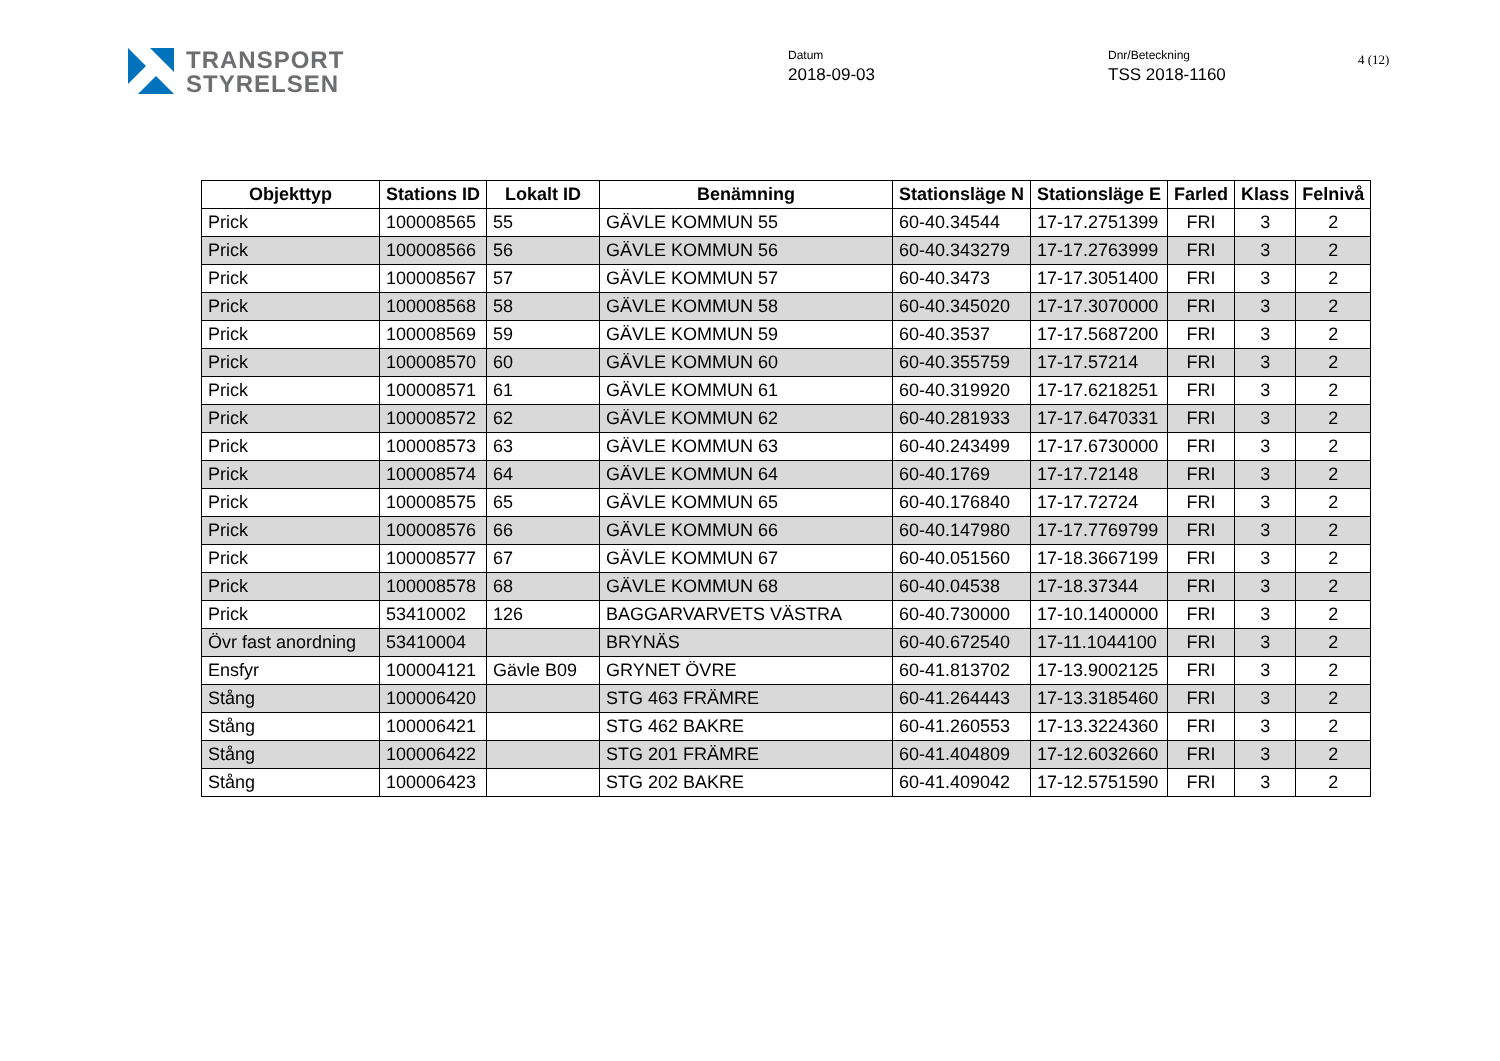TRANSPORT
STYRELSEN
Datum
2018-09-03
Dnr/Beteckning
TSS 2018-1160
4 (12)
| Objekttyp | Stations ID | Lokalt ID | Benämning | Stationsläge N | Stationsläge E | Farled | Klass | Felnivå |
| --- | --- | --- | --- | --- | --- | --- | --- | --- |
| Prick | 100008565 | 55 | GÄVLE KOMMUN 55 | 60-40.34544 | 17-17.2751399 | FRI | 3 | 2 |
| Prick | 100008566 | 56 | GÄVLE KOMMUN 56 | 60-40.343279 | 17-17.2763999 | FRI | 3 | 2 |
| Prick | 100008567 | 57 | GÄVLE KOMMUN 57 | 60-40.3473 | 17-17.3051400 | FRI | 3 | 2 |
| Prick | 100008568 | 58 | GÄVLE KOMMUN 58 | 60-40.345020 | 17-17.3070000 | FRI | 3 | 2 |
| Prick | 100008569 | 59 | GÄVLE KOMMUN 59 | 60-40.3537 | 17-17.5687200 | FRI | 3 | 2 |
| Prick | 100008570 | 60 | GÄVLE KOMMUN 60 | 60-40.355759 | 17-17.57214 | FRI | 3 | 2 |
| Prick | 100008571 | 61 | GÄVLE KOMMUN 61 | 60-40.319920 | 17-17.6218251 | FRI | 3 | 2 |
| Prick | 100008572 | 62 | GÄVLE KOMMUN 62 | 60-40.281933 | 17-17.6470331 | FRI | 3 | 2 |
| Prick | 100008573 | 63 | GÄVLE KOMMUN 63 | 60-40.243499 | 17-17.6730000 | FRI | 3 | 2 |
| Prick | 100008574 | 64 | GÄVLE KOMMUN 64 | 60-40.1769 | 17-17.72148 | FRI | 3 | 2 |
| Prick | 100008575 | 65 | GÄVLE KOMMUN 65 | 60-40.176840 | 17-17.72724 | FRI | 3 | 2 |
| Prick | 100008576 | 66 | GÄVLE KOMMUN 66 | 60-40.147980 | 17-17.7769799 | FRI | 3 | 2 |
| Prick | 100008577 | 67 | GÄVLE KOMMUN 67 | 60-40.051560 | 17-18.3667199 | FRI | 3 | 2 |
| Prick | 100008578 | 68 | GÄVLE KOMMUN 68 | 60-40.04538 | 17-18.37344 | FRI | 3 | 2 |
| Prick | 53410002 | 126 | BAGGARVARVETS VÄSTRA | 60-40.730000 | 17-10.1400000 | FRI | 3 | 2 |
| Övr fast anordning | 53410004 | | BRYNÄS | 60-40.672540 | 17-11.1044100 | FRI | 3 | 2 |
| Ensfyr | 100004121 | Gävle B09 | GRYNET ÖVRE | 60-41.813702 | 17-13.9002125 | FRI | 3 | 2 |
| Stång | 100006420 | | STG 463 FRÄMRE | 60-41.264443 | 17-13.3185460 | FRI | 3 | 2 |
| Stång | 100006421 | | STG 462 BAKRE | 60-41.260553 | 17-13.3224360 | FRI | 3 | 2 |
| Stång | 100006422 | | STG 201 FRÄMRE | 60-41.404809 | 17-12.6032660 | FRI | 3 | 2 |
| Stång | 100006423 | | STG 202 BAKRE | 60-41.409042 | 17-12.5751590 | FRI | 3 | 2 |